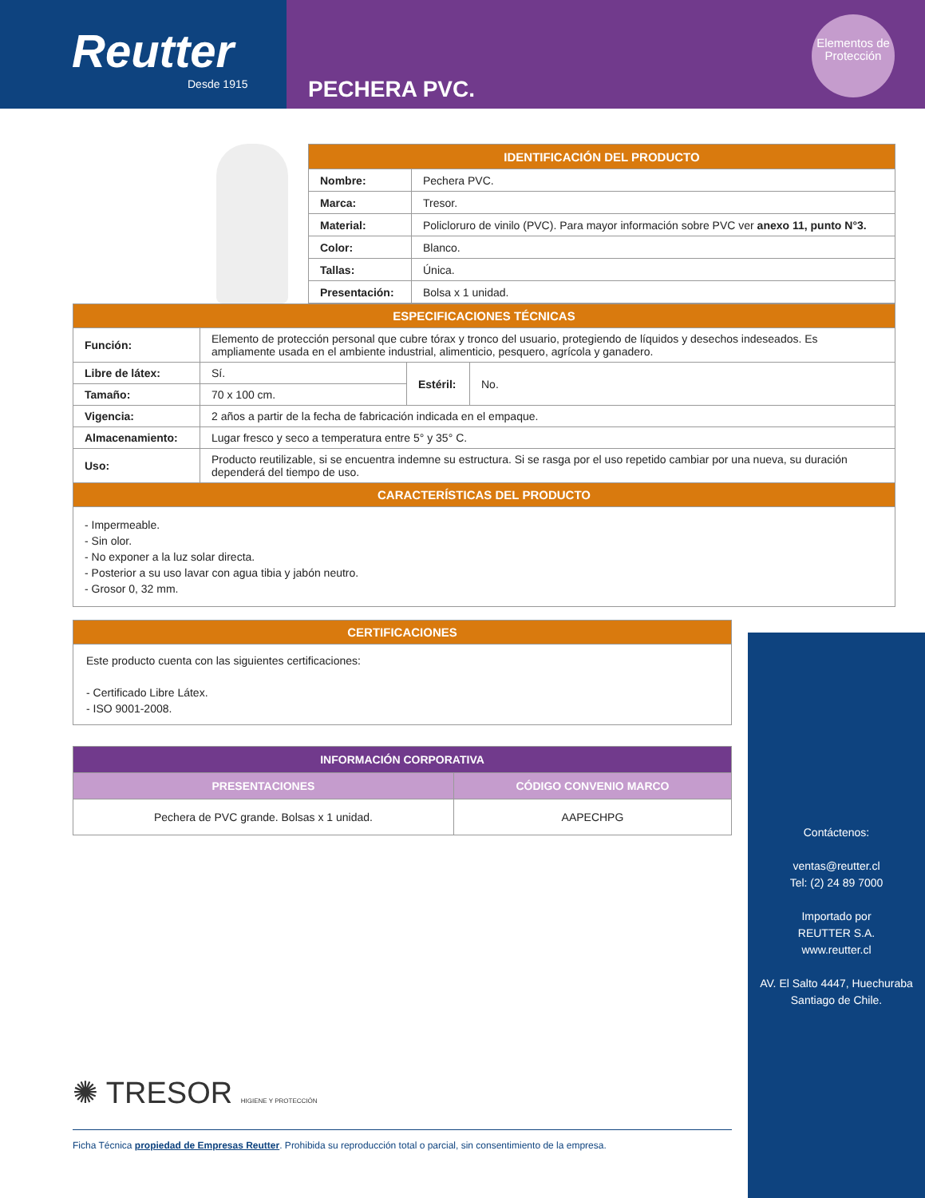Reutter
Desde 1915
PECHERA PVC.
Elementos de Protección
| IDENTIFICACIÓN DEL PRODUCTO | |
| --- | --- |
| Nombre: | Pechera PVC. |
| Marca: | Tresor. |
| Material: | Policloruro de vinilo (PVC). Para mayor información sobre PVC ver anexo 11, punto N°3. |
| Color: | Blanco. |
| Tallas: | Única. |
| Presentación: | Bolsa x 1 unidad. |
| ESPECIFICACIONES TÉCNICAS | | | |
| --- | --- | --- | --- |
| Función: | Elemento de protección personal que cubre tórax y tronco del usuario, protegiendo de líquidos y desechos indeseados. Es ampliamente usada en el ambiente industrial, alimenticio, pesquero, agrícola y ganadero. | | |
| Libre de látex: | Sí. | Estéril: | No. |
| Tamaño: | 70 x 100 cm. | | |
| Vigencia: | 2 años a partir de la fecha de fabricación indicada en el empaque. | | |
| Almacenamiento: | Lugar fresco y seco a temperatura entre 5° y 35° C. | | |
| Uso: | Producto reutilizable, si se encuentra indemne su estructura. Si se rasga por el uso repetido cambiar por una nueva, su duración dependerá del tiempo de uso. | | |
| CARACTERÍSTICAS DEL PRODUCTO | | | |
| - Impermeable. - Sin olor. - No exponer a la luz solar directa. - Posterior a su uso lavar con agua tibia y jabón neutro. - Grosor 0, 32 mm. | | | |
| CERTIFICACIONES |
| --- |
| Este producto cuenta con las siguientes certificaciones: - Certificado Libre Látex. - ISO 9001-2008. |
| INFORMACIÓN CORPORATIVA | |
| --- | --- |
| PRESENTACIONES | CÓDIGO CONVENIO MARCO |
| Pechera de PVC grande. Bolsas x 1 unidad. | AAPECHPG |
✺ TRESOR HIGIENE Y PROTECCIÓN
Ficha Técnica propiedad de Empresas Reutter. Prohibida su reproducción total o parcial, sin consentimiento de la empresa.
Contáctenos:
ventas@reutter.cl
Tel: (2) 24 89 7000
Importado por
REUTTER S.A.
www.reutter.cl
AV. El Salto 4447, Huechuraba
Santiago de Chile.